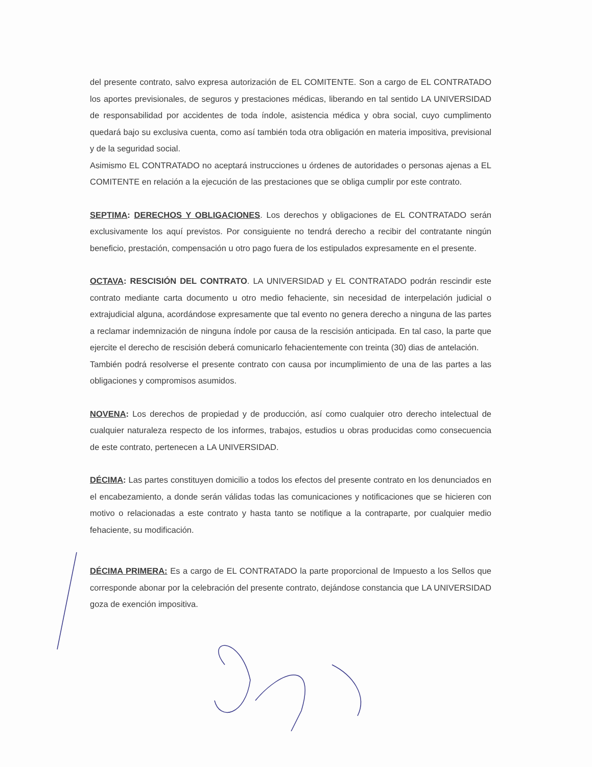del presente contrato, salvo expresa autorización de EL COMITENTE. Son a cargo de EL CONTRATADO los aportes previsionales, de seguros y prestaciones médicas, liberando en tal sentido LA UNIVERSIDAD de responsabilidad por accidentes de toda índole, asistencia médica y obra social, cuyo cumplimento quedará bajo su exclusiva cuenta, como así también toda otra obligación en materia impositiva, previsional y de la seguridad social.
Asimismo EL CONTRATADO no aceptará instrucciones u órdenes de autoridades o personas ajenas a EL COMITENTE en relación a la ejecución de las prestaciones que se obliga cumplir por este contrato.
SEPTIMA: DERECHOS Y OBLIGACIONES. Los derechos y obligaciones de EL CONTRATADO serán exclusivamente los aquí previstos. Por consiguiente no tendrá derecho a recibir del contratante ningún beneficio, prestación, compensación u otro pago fuera de los estipulados expresamente en el presente.
OCTAVA: RESCISIÓN DEL CONTRATO. LA UNIVERSIDAD y EL CONTRATADO podrán rescindir este contrato mediante carta documento u otro medio fehaciente, sin necesidad de interpelación judicial o extrajudicial alguna, acordándose expresamente que tal evento no genera derecho a ninguna de las partes a reclamar indemnización de ninguna índole por causa de la rescisión anticipada. En tal caso, la parte que ejercite el derecho de rescisión deberá comunicarlo fehacientemente con treinta (30) dias de antelación.
También podrá resolverse el presente contrato con causa por incumplimiento de una de las partes a las obligaciones y compromisos asumidos.
NOVENA: Los derechos de propiedad y de producción, así como cualquier otro derecho intelectual de cualquier naturaleza respecto de los informes, trabajos, estudios u obras producidas como consecuencia de este contrato, pertenecen a LA UNIVERSIDAD.
DÉCIMA: Las partes constituyen domicilio a todos los efectos del presente contrato en los denunciados en el encabezamiento, a donde serán válidas todas las comunicaciones y notificaciones que se hicieren con motivo o relacionadas a este contrato y hasta tanto se notifique a la contraparte, por cualquier medio fehaciente, su modificación.
DÉCIMA PRIMERA: Es a cargo de EL CONTRATADO la parte proporcional de Impuesto a los Sellos que corresponde abonar por la celebración del presente contrato, dejándose constancia que LA UNIVERSIDAD goza de exención impositiva.